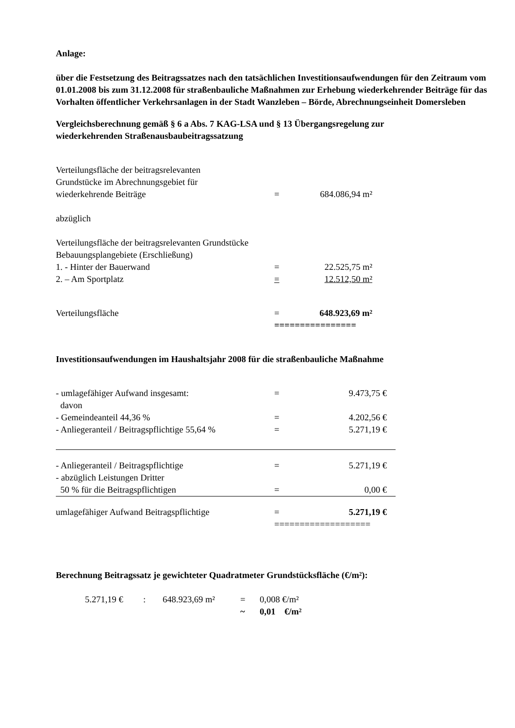Anlage:
über die Festsetzung des Beitragssatzes nach den tatsächlichen Investitionsaufwendungen für den Zeitraum vom 01.01.2008 bis zum 31.12.2008 für straßenbauliche Maßnahmen zur Erhebung wiederkehrender Beiträge für das Vorhalten öffentlicher Verkehrsanlagen in der Stadt Wanzleben – Börde, Abrechnungseinheit Domersleben
Vergleichsberechnung gemäß § 6 a Abs. 7 KAG-LSA und § 13 Übergangsregelung zur wiederkehrenden Straßenausbaubeitragssatzung
| Verteilungsfläche der beitragsrelevanten Grundstücke im Abrechnungsgebiet für wiederkehrende Beiträge | = | 684.086,94 m² |
| abzüglich | | |
| Verteilungsfläche der beitragsrelevanten Grundstücke Bebauungsplangebiete (Erschließung) | | |
| 1. - Hinter der Bauerwand | = | 22.525,75 m² |
| 2. – Am Sportplatz | = | 12.512,50 m² |
| Verteilungsfläche | = | 648.923,69 m² |
| | ================ | |
Investitionsaufwendungen im Haushaltsjahr 2008 für die straßenbauliche Maßnahme
| - umlagefähiger Aufwand insgesamt: | = | 9.473,75 € |
| davon | | |
| - Gemeindeanteil 44,36 % | = | 4.202,56 € |
| - Anliegeranteil / Beitragspflichtige 55,64 % | = | 5.271,19 € |
| - Anliegeranteil / Beitragspflichtige | = | 5.271,19 € |
| - abzüglich Leistungen Dritter | | |
| 50 % für die Beitragspflichtigen | = | 0,00 € |
| umlagefähiger Aufwand Beitragspflichtige | = | 5.271,19 € |
| | =================== | |
Berechnung Beitragssatz je gewichteter Quadratmeter Grundstücksfläche (€/m²):
| 5.271,19 € | : | 648.923,69 m² | = | 0,008 €/m² |
| | | | ~ | 0,01 €/m² |